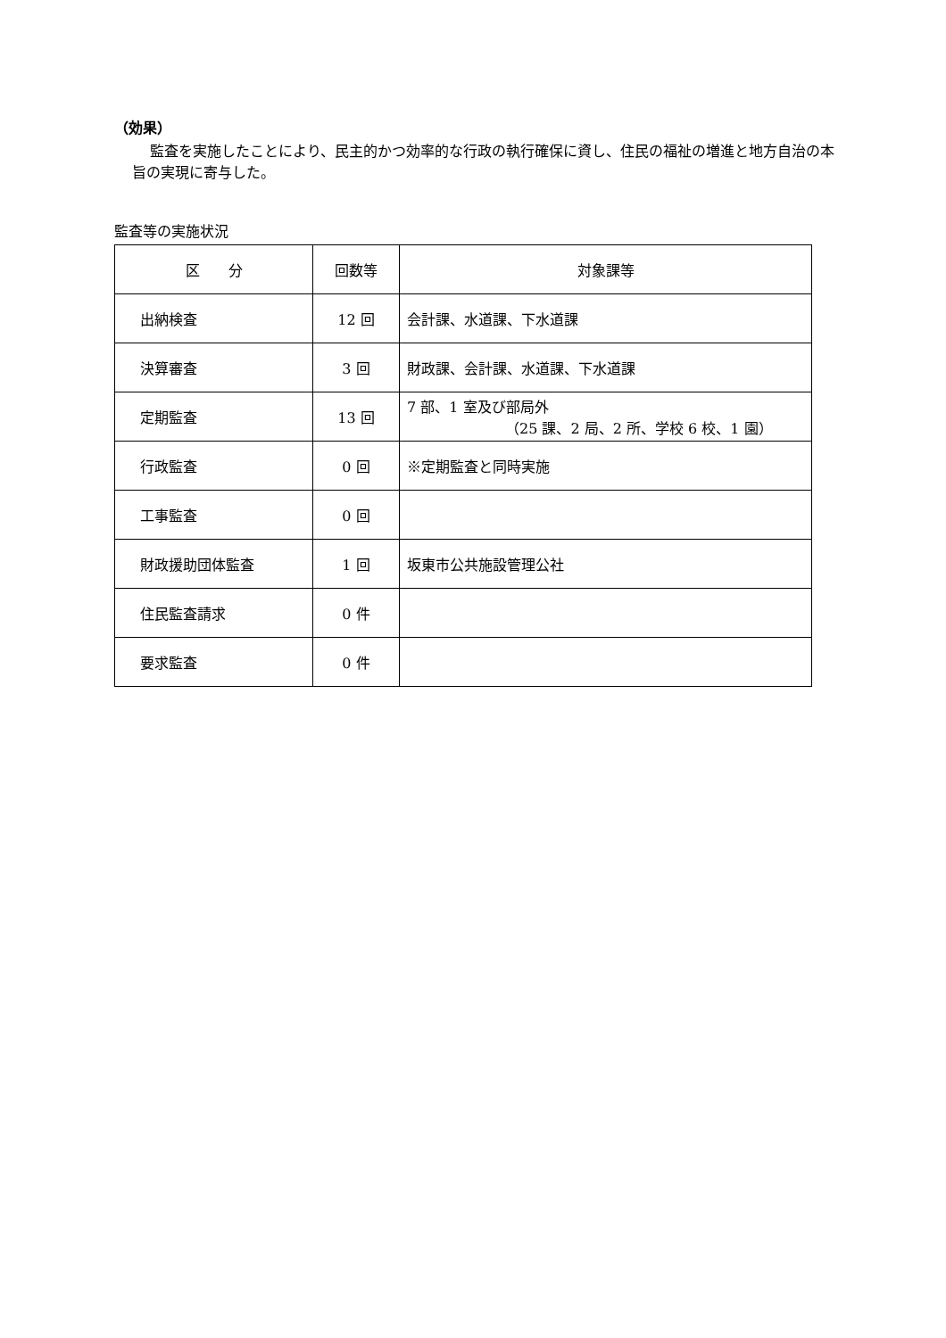（効果）
監査を実施したことにより、民主的かつ効率的な行政の執行確保に資し、住民の福祉の増進と地方自治の本旨の実現に寄与した。
監査等の実施状況
| 区 分 | 回数等 | 対象課等 |
| --- | --- | --- |
| 出納検査 | 12 回 | 会計課、水道課、下水道課 |
| 決算審査 | 3 回 | 財政課、会計課、水道課、下水道課 |
| 定期監査 | 13 回 | 7 部、1 室及び部局外 （25 課、2 局、2 所、学校 6 校、1 園） |
| 行政監査 | 0 回 | ※定期監査と同時実施 |
| 工事監査 | 0 回 | |
| 財政援助団体監査 | 1 回 | 坂東市公共施設管理公社 |
| 住民監査請求 | 0 件 | |
| 要求監査 | 0 件 | |